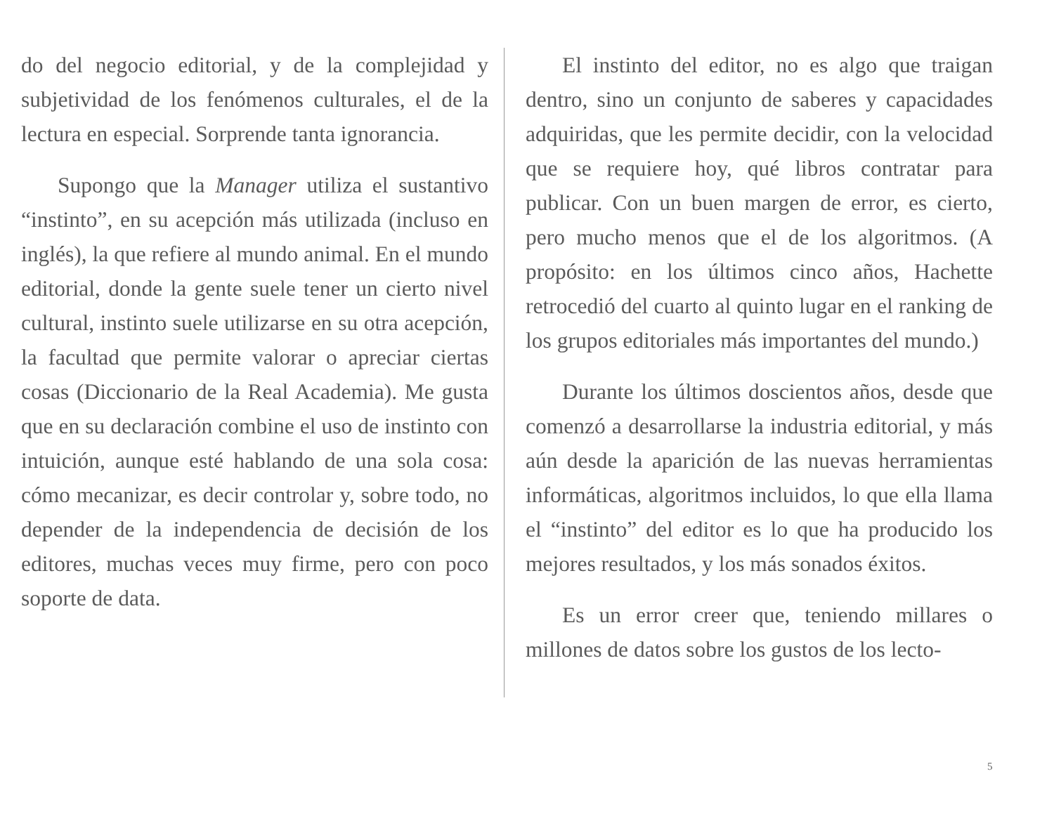do del negocio editorial, y de la complejidad y subjetividad de los fenómenos culturales, el de la lectura en especial. Sorprende tanta ignorancia.
Supongo que la Manager utiliza el sustantivo “instinto”, en su acepción más utilizada (incluso en inglés), la que refiere al mundo animal. En el mundo editorial, donde la gente suele tener un cierto nivel cultural, instinto suele utilizarse en su otra acepción, la facultad que permite valorar o apreciar ciertas cosas (Diccionario de la Real Academia). Me gusta que en su declaración combine el uso de instinto con intuición, aunque esté hablando de una sola cosa: cómo mecanizar, es decir controlar y, sobre todo, no depender de la independencia de decisión de los editores, muchas veces muy firme, pero con poco soporte de data.
El instinto del editor, no es algo que traigan dentro, sino un conjunto de saberes y capacidades adquiridas, que les permite decidir, con la velocidad que se requiere hoy, qué libros contratar para publicar. Con un buen margen de error, es cierto, pero mucho menos que el de los algoritmos. (A propósito: en los últimos cinco años, Hachette retrocedió del cuarto al quinto lugar en el ranking de los grupos editoriales más importantes del mundo.)
Durante los últimos doscientos años, desde que comenzó a desarrollarse la industria editorial, y más aún desde la aparición de las nuevas herramientas informáticas, algoritmos incluidos, lo que ella llama el “instinto” del editor es lo que ha producido los mejores resultados, y los más sonados éxitos.
Es un error creer que, teniendo millares o millones de datos sobre los gustos de los lecto-
5